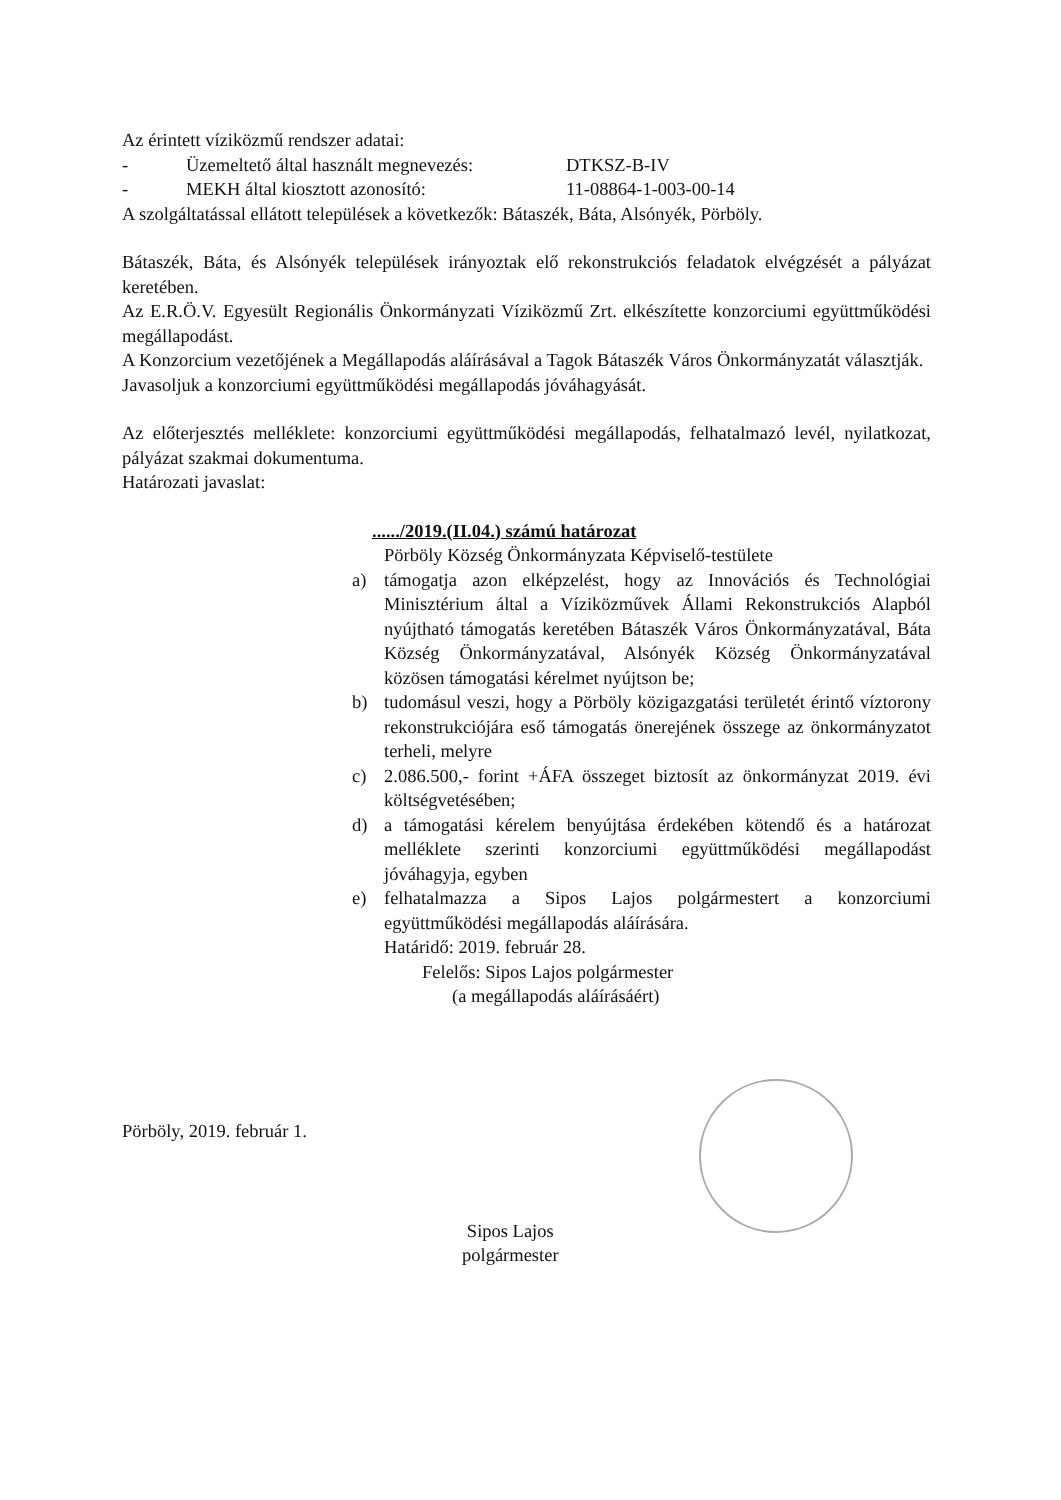Az érintett víziközmű rendszer adatai:
- Üzemeltető által használt megnevezés: DTKSZ-B-IV
- MEKH által kiosztott azonosító: 11-08864-1-003-00-14
A szolgáltatással ellátott települések a következők: Bátaszék, Báta, Alsónyék, Pörböly.
Bátaszék, Báta, és Alsónyék települések irányoztak elő rekonstrukciós feladatok elvégzését a pályázat keretében.
Az E.R.Ö.V. Egyesült Regionális Önkormányzati Víziközmű Zrt. elkészítette konzorciumi együttműködési megállapodást.
A Konzorcium vezetőjének a Megállapodás aláírásával a Tagok Bátaszék Város Önkormányzatát választják.
Javasoljuk a konzorciumi együttműködési megállapodás jóváhagyását.
Az előterjesztés melléklete: konzorciumi együttműködési megállapodás, felhatalmazó levél, nyilatkozat, pályázat szakmai dokumentuma.
Határozati javaslat:
....../2019.(II.04.) számú határozat
Pörböly Község Önkormányzata Képviselő-testülete
a) támogatja azon elképzelést, hogy az Innovációs és Technológiai Minisztérium által a Víziközművek Állami Rekonstrukciós Alapból nyújtható támogatás keretében Bátaszék Város Önkormányzatával, Báta Község Önkormányzatával, Alsónyék Község Önkormányzatával közösen támogatási kérelmet nyújtson be;
b) tudomásul veszi, hogy a Pörböly közigazgatási területét érintő víztorony rekonstrukciójára eső támogatás önerejének összege az önkormányzatot terheli, melyre
c) 2.086.500,- forint +ÁFA összeget biztosít az önkormányzat 2019. évi költségvetésében;
d) a támogatási kérelem benyújtása érdekében kötendő és a határozat melléklete szerinti konzorciumi együttműködési megállapodást jóváhagyja, egyben
e) felhatalmazza a Sipos Lajos polgármestert a konzorciumi együttműködési megállapodás aláírására.
Határidő: 2019. február 28.
Felelős: Sipos Lajos polgármester
(a megállapodás aláírásáért)
Pörböly, 2019. február 1.
Sipos Lajos
polgármester